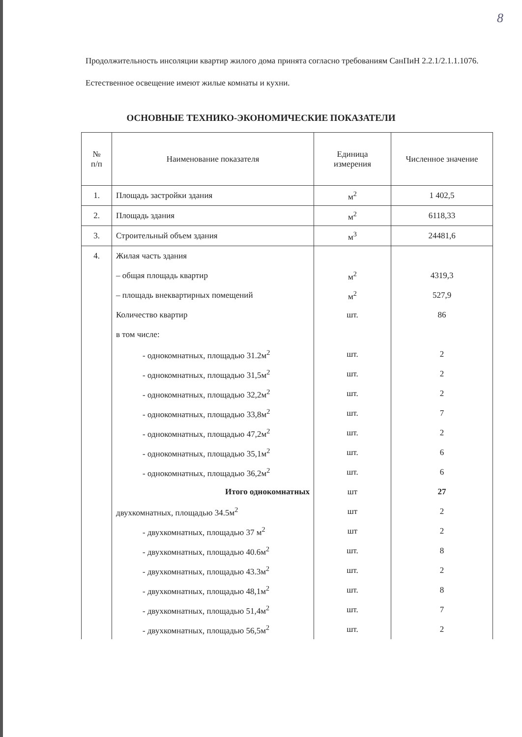8
Продолжительность инсоляции квартир жилого дома принята согласно требованиям СанПиН 2.2.1/2.1.1.1076.
Естественное освещение имеют жилые комнаты и кухни.
ОСНОВНЫЕ ТЕХНИКО-ЭКОНОМИЧЕСКИЕ ПОКАЗАТЕЛИ
| № п/п | Наименование показателя | Единица измерения | Численное значение |
| --- | --- | --- | --- |
| 1. | Площадь застройки здания | м<sup>2</sup> | 1 402,5 |
| 2. | Площадь здания | м<sup>2</sup> | 6118,33 |
| 3. | Строительный объем здания | м<sup>3</sup> | 24481,6 |
| 4. | Жилая часть здания | | |
| | – общая площадь квартир | м<sup>2</sup> | 4319,3 |
| | – площадь внеквартирных помещений | м<sup>2</sup> | 527,9 |
| | Количество квартир | шт. | 86 |
| | в том числе: | | |
| | - однокомнатных, площадью 31.2м<sup>2</sup> | шт. | 2 |
| | - однокомнатных, площадью 31,5м<sup>2</sup> | шт. | 2 |
| | - однокомнатных, площадью 32,2м<sup>2</sup> | шт. | 2 |
| | - однокомнатных, площадью 33,8м<sup>2</sup> | шт. | 7 |
| | - однокомнатных, площадью 47,2м<sup>2</sup> | шт. | 2 |
| | - однокомнатных, площадью 35,1м<sup>2</sup> | шт. | 6 |
| | - однокомнатных, площадью 36,2м<sup>2</sup> | шт. | 6 |
| | Итого однокомнатных | шт | 27 |
| | двухкомнатных, площадью 34.5м<sup>2</sup> | шт | 2 |
| | - двухкомнатных, площадью 37 м<sup>2</sup> | шт | 2 |
| | - двухкомнатных, площадью 40.6м<sup>2</sup> | шт. | 8 |
| | - двухкомнатных, площадью 43.3м<sup>2</sup> | шт. | 2 |
| | - двухкомнатных, площадью 48,1м<sup>2</sup> | шт. | 8 |
| | - двухкомнатных, площадью 51,4м<sup>2</sup> | шт. | 7 |
| | - двухкомнатных, площадью 56,5м<sup>2</sup> | шт. | 2 |